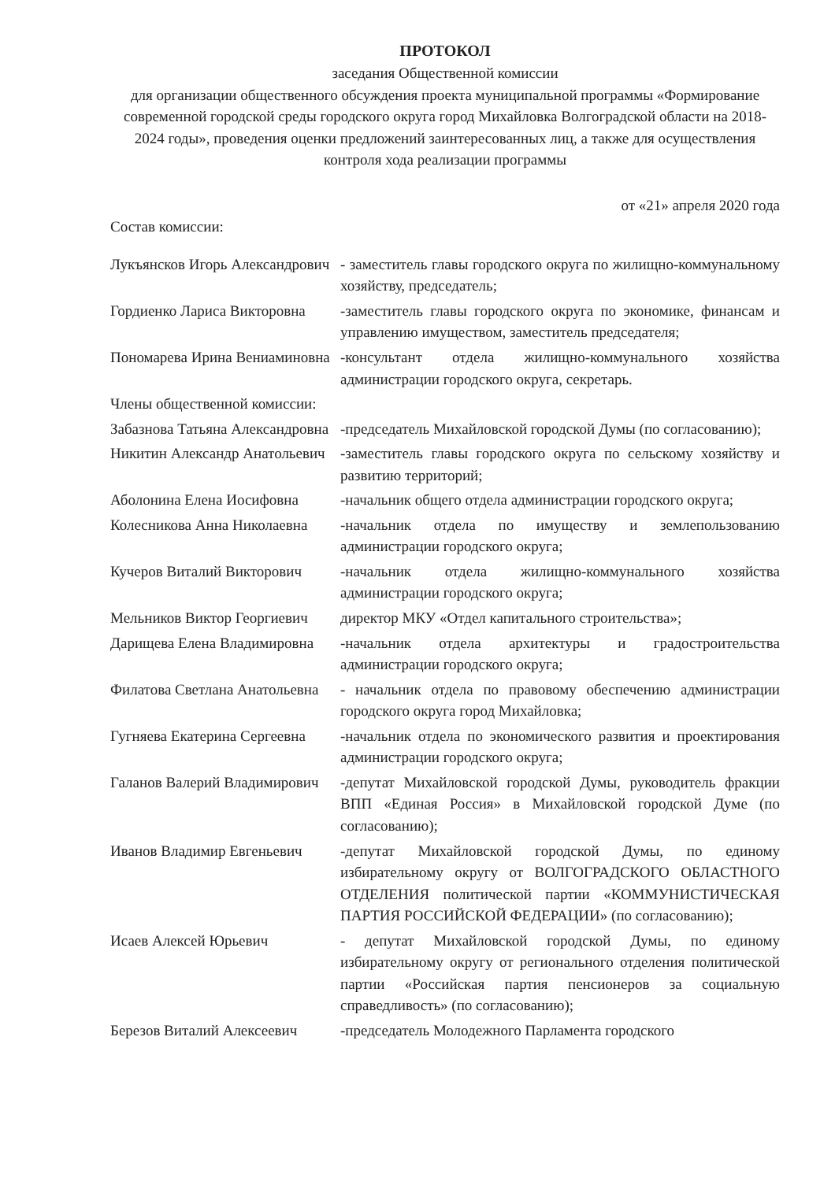ПРОТОКОЛ
заседания Общественной комиссии
для организации общественного обсуждения проекта муниципальной программы «Формирование современной городской среды городского округа город Михайловка Волгоградской области на 2018-2024 годы», проведения оценки предложений заинтересованных лиц, а также для осуществления контроля хода реализации программы
от «21» апреля 2020 года
Состав комиссии:
| Лукъянсков Игорь Александрович | - заместитель главы городского округа по жилищно-коммунальному хозяйству, председатель; |
| Гордиенко Лариса Викторовна | -заместитель главы городского округа по экономике, финансам и управлению имуществом, заместитель председателя; |
| Пономарева Ирина Вениаминовна | -консультант отдела жилищно-коммунального хозяйства администрации городского округа, секретарь. |
| Члены общественной комиссии: | |
| Забазнова Татьяна Александровна | -председатель Михайловской городской Думы (по согласованию); |
| Никитин Александр Анатольевич | -заместитель главы городского округа по сельскому хозяйству и развитию территорий; |
| Аболонина Елена Иосифовна | -начальник общего отдела администрации городского округа; |
| Колесникова Анна Николаевна | -начальник отдела по имуществу и землепользованию администрации городского округа; |
| Кучеров Виталий Викторович | -начальник отдела жилищно-коммунального хозяйства администрации городского округа; |
| Мельников Виктор Георгиевич | директор МКУ «Отдел капитального строительства»; |
| Дарищева Елена Владимировна | -начальник отдела архитектуры и градостроительства администрации городского округа; |
| Филатова Светлана Анатольевна | - начальник отдела по правовому обеспечению администрации городского округа город Михайловка; |
| Гугняева Екатерина Сергеевна | -начальник отдела по экономического развития и проектирования администрации городского округа; |
| Галанов Валерий Владимирович | -депутат Михайловской городской Думы, руководитель фракции ВПП «Единая Россия» в Михайловской городской Думе (по согласованию); |
| Иванов Владимир Евгеньевич | -депутат Михайловской городской Думы, по единому избирательному округу от ВОЛГОГРАДСКОГО ОБЛАСТНОГО ОТДЕЛЕНИЯ политической партии «КОММУНИСТИЧЕСКАЯ ПАРТИЯ РОССИЙСКОЙ ФЕДЕРАЦИИ» (по согласованию); |
| Исаев Алексей Юрьевич | - депутат Михайловской городской Думы, по единому избирательному округу от регионального отделения политической партии «Российская партия пенсионеров за социальную справедливость» (по согласованию); |
| Березов Виталий Алексеевич | -председатель Молодежного Парламента городского |